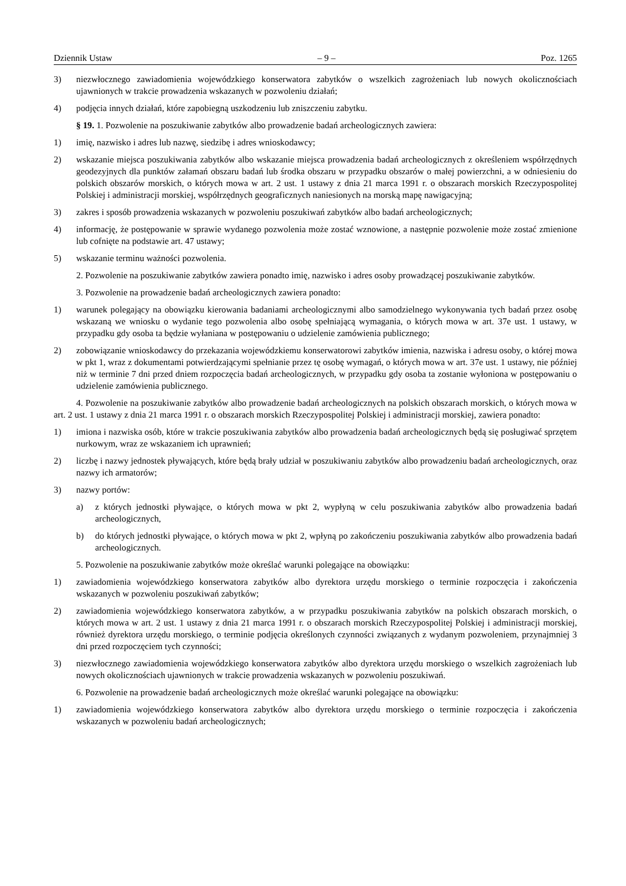Dziennik Ustaw – 9 – Poz. 1265
3) niezwłocznego zawiadomienia wojewódzkiego konserwatora zabytków o wszelkich zagrożeniach lub nowych okolicznościach ujawnionych w trakcie prowadzenia wskazanych w pozwoleniu działań;
4) podjęcia innych działań, które zapobiegną uszkodzeniu lub zniszczeniu zabytku.
§ 19. 1. Pozwolenie na poszukiwanie zabytków albo prowadzenie badań archeologicznych zawiera:
1) imię, nazwisko i adres lub nazwę, siedzibę i adres wnioskodawcy;
2) wskazanie miejsca poszukiwania zabytków albo wskazanie miejsca prowadzenia badań archeologicznych z określeniem współrzędnych geodezyjnych dla punktów załamań obszaru badań lub środka obszaru w przypadku obszarów o małej powierzchni, a w odniesieniu do polskich obszarów morskich, o których mowa w art. 2 ust. 1 ustawy z dnia 21 marca 1991 r. o obszarach morskich Rzeczypospolitej Polskiej i administracji morskiej, współrzędnych geograficznych naniesionych na morską mapę nawigacyjną;
3) zakres i sposób prowadzenia wskazanych w pozwoleniu poszukiwań zabytków albo badań archeologicznych;
4) informację, że postępowanie w sprawie wydanego pozwolenia może zostać wznowione, a następnie pozwolenie może zostać zmienione lub cofnięte na podstawie art. 47 ustawy;
5) wskazanie terminu ważności pozwolenia.
2. Pozwolenie na poszukiwanie zabytków zawiera ponadto imię, nazwisko i adres osoby prowadzącej poszukiwanie zabytków.
3. Pozwolenie na prowadzenie badań archeologicznych zawiera ponadto:
1) warunek polegający na obowiązku kierowania badaniami archeologicznymi albo samodzielnego wykonywania tych badań przez osobę wskazaną we wniosku o wydanie tego pozwolenia albo osobę spełniającą wymagania, o których mowa w art. 37e ust. 1 ustawy, w przypadku gdy osoba ta będzie wyłaniana w postępowaniu o udzielenie zamówienia publicznego;
2) zobowiązanie wnioskodawcy do przekazania wojewódzkiemu konserwatorowi zabytków imienia, nazwiska i adresu osoby, o której mowa w pkt 1, wraz z dokumentami potwierdzającymi spełnianie przez tę osobę wymagań, o których mowa w art. 37e ust. 1 ustawy, nie później niż w terminie 7 dni przed dniem rozpoczęcia badań archeologicznych, w przypadku gdy osoba ta zostanie wyłoniona w postępowaniu o udzielenie zamówienia publicznego.
4. Pozwolenie na poszukiwanie zabytków albo prowadzenie badań archeologicznych na polskich obszarach morskich, o których mowa w art. 2 ust. 1 ustawy z dnia 21 marca 1991 r. o obszarach morskich Rzeczypospolitej Polskiej i administracji morskiej, zawiera ponadto:
1) imiona i nazwiska osób, które w trakcie poszukiwania zabytków albo prowadzenia badań archeologicznych będą się posługiwać sprzętem nurkowym, wraz ze wskazaniem ich uprawnień;
2) liczbę i nazwy jednostek pływających, które będą brały udział w poszukiwaniu zabytków albo prowadzeniu badań archeologicznych, oraz nazwy ich armatorów;
3) nazwy portów:
a) z których jednostki pływające, o których mowa w pkt 2, wypłyną w celu poszukiwania zabytków albo prowadzenia badań archeologicznych,
b) do których jednostki pływające, o których mowa w pkt 2, wpłyną po zakończeniu poszukiwania zabytków albo prowadzenia badań archeologicznych.
5. Pozwolenie na poszukiwanie zabytków może określać warunki polegające na obowiązku:
1) zawiadomienia wojewódzkiego konserwatora zabytków albo dyrektora urzędu morskiego o terminie rozpoczęcia i zakończenia wskazanych w pozwoleniu poszukiwań zabytków;
2) zawiadomienia wojewódzkiego konserwatora zabytków, a w przypadku poszukiwania zabytków na polskich obszarach morskich, o których mowa w art. 2 ust. 1 ustawy z dnia 21 marca 1991 r. o obszarach morskich Rzeczypospolitej Polskiej i administracji morskiej, również dyrektora urzędu morskiego, o terminie podjęcia określonych czynności związanych z wydanym pozwoleniem, przynajmniej 3 dni przed rozpoczęciem tych czynności;
3) niezwłocznego zawiadomienia wojewódzkiego konserwatora zabytków albo dyrektora urzędu morskiego o wszelkich zagrożeniach lub nowych okolicznościach ujawnionych w trakcie prowadzenia wskazanych w pozwoleniu poszukiwań.
6. Pozwolenie na prowadzenie badań archeologicznych może określać warunki polegające na obowiązku:
1) zawiadomienia wojewódzkiego konserwatora zabytków albo dyrektora urzędu morskiego o terminie rozpoczęcia i zakończenia wskazanych w pozwoleniu badań archeologicznych;